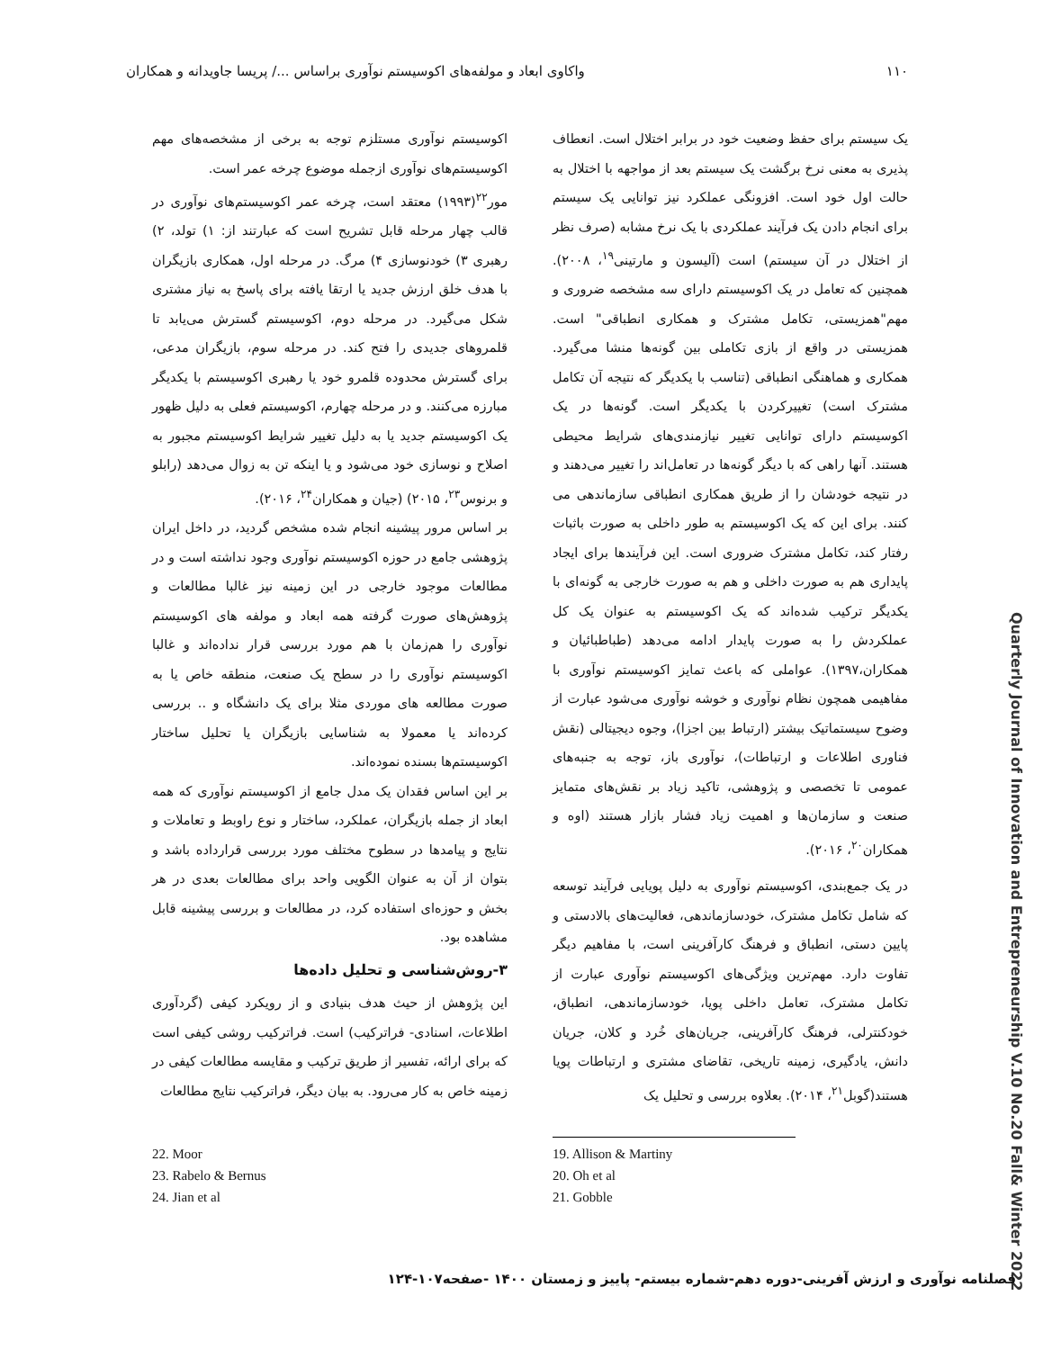۱۱۰ واکاوی ابعاد و مولفه‌های اکوسیستم نوآوری براساس .../ پریسا جاویدانه و همکاران
یک سیستم برای حفظ وضعیت خود در برابر اختلال است. انعطاف پذیری به معنی نرخ برگشت یک سیستم بعد از مواجهه با اختلال به حالت اول خود است. افزونگی عملکرد نیز توانایی یک سیستم برای انجام دادن یک فرآیند عملکردی با یک نرخ مشابه (صرف نظر از اختلال در آن سیستم) است (آلیسون و مارتینی<sup>۱۹</sup>، ۲۰۰۸). همچنین که تعامل در یک اکوسیستم دارای سه مشخصه ضروری و مهم"همزیستی، تکامل مشترک و همکاری انطباقی" است. همزیستی در واقع از بازی تکاملی بین گونه‌ها منشا می‌گیرد. همکاری و هماهنگی انطباقی (تناسب با یکدیگر که نتیجه آن تکامل مشترک است) تغییرکردن با یکدیگر است. گونه‌ها در یک اکوسیستم دارای توانایی تغییر نیازمندی‌های شرایط محیطی هستند. آنها راهی که با دیگر گونه‌ها در تعامل‌اند را تغییر می‌دهند و در نتیجه خودشان را از طریق همکاری انطباقی سازماندهی می کنند. برای این که یک اکوسیستم به طور داخلی به صورت باثبات رفتار کند، تکامل مشترک ضروری است. این فرآیندها برای ایجاد پایداری هم به صورت داخلی و هم به صورت خارجی به گونه‌ای با یکدیگر ترکیب شده‌اند که یک اکوسیستم به عنوان یک کل عملکردش را به صورت پایدار ادامه می‌دهد (طباطبائیان و همکاران،۱۳۹۷). عواملی که باعث تمایز اکوسیستم نوآوری با مفاهیمی همچون نظام نوآوری و خوشه نوآوری می‌شود عبارت از وضوح سیستماتیک بیشتر (ارتباط بین اجزا)، وجوه دیجیتالی (نقش فناوری اطلاعات و ارتباطات)، نوآوری باز، توجه به جنبه‌های عمومی تا تخصصی و پژوهشی، تاکید زیاد بر نقش‌های متمایز صنعت و سازمان‌ها و اهمیت زیاد فشار بازار هستند (اوه و همکاران<sup>۲۰</sup>، ۲۰۱۶).
در یک جمع‌بندی، اکوسیستم نوآوری به دلیل پویایی فرآیند توسعه که شامل تکامل مشترک، خودسازماندهی، فعالیت‌های بالادستی و پایین دستی، انطباق و فرهنگ کارآفرینی است، با مفاهیم دیگر تفاوت دارد. مهم‌ترین ویژگی‌های اکوسیستم نوآوری عبارت از تکامل مشترک، تعامل داخلی پویا، خودسازماندهی، انطباق، خودکنترلی، فرهنگ کارآفرینی، جریان‌های خُرد و کلان، جریان دانش، یادگیری، زمینه تاریخی، تقاضای مشتری و ارتباطات پویا هستند(گوبل<sup>۲۱</sup>، ۲۰۱۴). بعلاوه بررسی و تحلیل یک
اکوسیستم نوآوری مستلزم توجه به برخی از مشخصه‌های مهم اکوسیستم‌های نوآوری ازجمله موضوع چرخه عمر است.
مور<sup>۲۲</sup>(۱۹۹۳) معتقد است، چرخه عمر اکوسیستم‌های نوآوری در قالب چهار مرحله قابل تشریح است که عبارتند از: ۱) تولد، ۲) رهبری ۳) خودنوسازی ۴) مرگ. در مرحله اول، همکاری بازیگران با هدف خلق ارزش جدید یا ارتقا یافته برای پاسخ به نیاز مشتری شکل می‌گیرد. در مرحله دوم، اکوسیستم گسترش می‌یابد تا قلمروهای جدیدی را فتح کند. در مرحله سوم، بازیگران مدعی، برای گسترش محدوده قلمرو خود یا رهبری اکوسیستم با یکدیگر مبارزه می‌کنند. و در مرحله چهارم، اکوسیستم فعلی به دلیل ظهور یک اکوسیستم جدید یا به دلیل تغییر شرایط اکوسیستم مجبور به اصلاح و نوسازی خود می‌شود و یا اینکه تن به زوال می‌دهد (رابلو و برنوس<sup>۲۳</sup>، ۲۰۱۵) (جیان و همکاران<sup>۲۴</sup>، ۲۰۱۶).
بر اساس مرور پیشینه انجام شده مشخص گردید، در داخل ایران پژوهشی جامع در حوزه اکوسیستم نوآوری وجود نداشته است و در مطالعات موجود خارجی در این زمینه نیز غالبا مطالعات و پژوهش‌های صورت گرفته همه ابعاد و مولفه های اکوسیستم نوآوری را هم‌زمان با هم مورد بررسی قرار نداده‌اند و غالبا اکوسیستم نوآوری را در سطح یک صنعت، منطقه خاص یا به صورت مطالعه های موردی مثلا برای یک دانشگاه و .. بررسی کرده‌اند یا معمولا به شناسایی بازیگران یا تحلیل ساختار اکوسیستم‌ها بسنده نموده‌اند.
بر این اساس فقدان یک مدل جامع از اکوسیستم نوآوری که همه ابعاد از جمله بازیگران، عملکرد، ساختار و نوع راوبط و تعاملات و نتایج و پیامدها در سطوح مختلف مورد بررسی قرارداده باشد و بتوان از آن به عنوان الگویی واحد برای مطالعات بعدی در هر بخش و حوزه‌ای استفاده کرد، در مطالعات و بررسی پیشینه قابل مشاهده بود.
۳-روش‌شناسی و تحلیل داده‌ها
این پژوهش از حیث هدف بنیادی و از رویکرد کیفی (گردآوری اطلاعات، اسنادی- فراترکیب) است. فراترکیب روشی کیفی است که برای ارائه، تفسیر از طریق ترکیب و مقایسه مطالعات کیفی در زمینه خاص به کار می‌رود. به بیان دیگر، فراترکیب نتایج مطالعات
19. Allison & Martiny
20. Oh et al
21. Gobble
22. Moor
23. Rabelo & Bernus
24. Jian et al
Quarterly Journal of Innovation and Entrepreneurship V.10 No.20 Fall& Winter 2022
فصلنامه نوآوری و ارزش آفرینی-دوره دهم-شماره بیستم- پاییز و زمستان ۱۴۰۰ -صفحه۱۰۷-۱۲۴